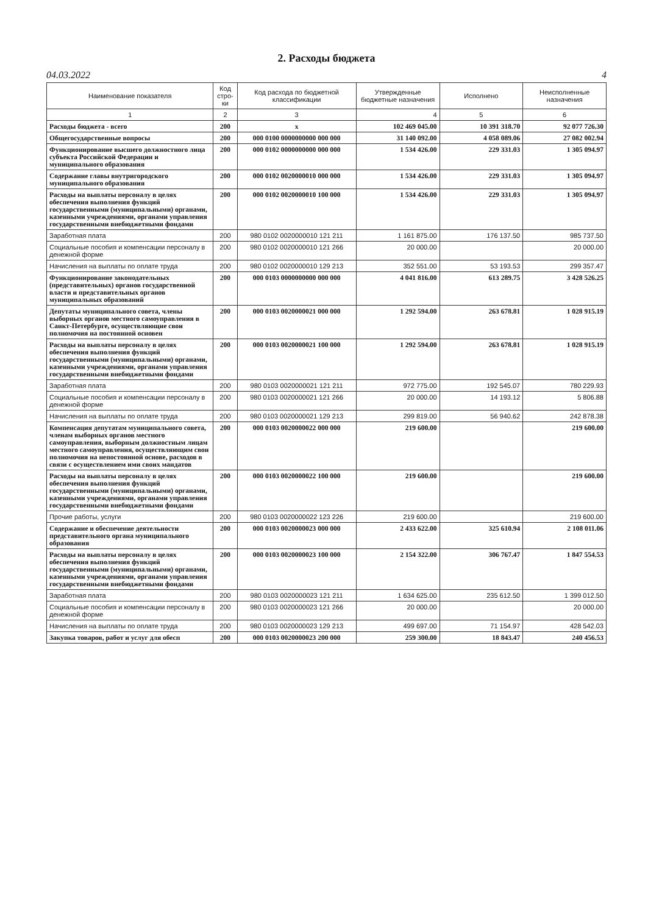2. Расходы бюджета
04.03.2022 4
| Наименование показателя | Код стро-ки | Код расхода по бюджетной классификации | Утвержденные бюджетные назначения | Исполнено | Неисполненные назначения |
| --- | --- | --- | --- | --- | --- |
| 1 | 2 | 3 | 4 | 5 | 6 |
| Расходы бюджета - всего | 200 | x | 102 469 045.00 | 10 391 318.70 | 92 077 726.30 |
| Общегосударственные вопросы | 200 | 000 0100 0000000000 000 000 | 31 140 092.00 | 4 058 089.06 | 27 082 002.94 |
| Функционирование высшего должностного лица субъекта Российской Федерации и муниципального образования | 200 | 000 0102 0000000000 000 000 | 1 534 426.00 | 229 331.03 | 1 305 094.97 |
| Содержание главы внутригородского муниципального образования | 200 | 000 0102 0020000010 000 000 | 1 534 426.00 | 229 331.03 | 1 305 094.97 |
| Расходы на выплаты персоналу в целях обеспечения выполнения функций государственными (муниципальными) органами, казенными учреждениями, органами управления государственными внебюджетными фондами | 200 | 000 0102 0020000010 100 000 | 1 534 426.00 | 229 331.03 | 1 305 094.97 |
| Заработная плата | 200 | 980 0102 0020000010 121 211 | 1 161 875.00 | 176 137.50 | 985 737.50 |
| Социальные пособия и компенсации персоналу в денежной форме | 200 | 980 0102 0020000010 121 266 | 20 000.00 | | 20 000.00 |
| Начисления на выплаты по оплате труда | 200 | 980 0102 0020000010 129 213 | 352 551.00 | 53 193.53 | 299 357.47 |
| Функционирование законодательных (представительных) органов государственной власти и представительных органов муниципальных образований | 200 | 000 0103 0000000000 000 000 | 4 041 816.00 | 613 289.75 | 3 428 526.25 |
| Депутаты муниципального совета, члены выборных органов местного самоуправления в Санкт-Петербурге, осуществляющие свои полномочия на постоянной основен | 200 | 000 0103 0020000021 000 000 | 1 292 594.00 | 263 678.81 | 1 028 915.19 |
| Расходы на выплаты персоналу в целях обеспечения выполнения функций государственными (муниципальными) органами, казенными учреждениями, органами управления государственными внебюджетными фондами | 200 | 000 0103 0020000021 100 000 | 1 292 594.00 | 263 678.81 | 1 028 915.19 |
| Заработная плата | 200 | 980 0103 0020000021 121 211 | 972 775.00 | 192 545.07 | 780 229.93 |
| Социальные пособия и компенсации персоналу в денежной форме | 200 | 980 0103 0020000021 121 266 | 20 000.00 | 14 193.12 | 5 806.88 |
| Начисления на выплаты по оплате труда | 200 | 980 0103 0020000021 129 213 | 299 819.00 | 56 940.62 | 242 878.38 |
| Компенсация депутатам муниципального совета, членам выборных органов местного самоуправления, выборным должностным лицам местного самоуправления, осуществляющим свои полномочия на непостоянной основе, расходов в связи с осуществлением ими своих мандатов | 200 | 000 0103 0020000022 000 000 | 219 600.00 | | 219 600.00 |
| Расходы на выплаты персоналу в целях обеспечения выполнения функций государственными (муниципальными) органами, казенными учреждениями, органами управления государственными внебюджетными фондами | 200 | 000 0103 0020000022 100 000 | 219 600.00 | | 219 600.00 |
| Прочие работы, услуги | 200 | 980 0103 0020000022 123 226 | 219 600.00 | | 219 600.00 |
| Содержание и обеспечение деятельности представительного органа муниципального образования | 200 | 000 0103 0020000023 000 000 | 2 433 622.00 | 325 610.94 | 2 108 011.06 |
| Расходы на выплаты персоналу в целях обеспечения выполнения функций государственными (муниципальными) органами, казенными учреждениями, органами управления государственными внебюджетными фондами | 200 | 000 0103 0020000023 100 000 | 2 154 322.00 | 306 767.47 | 1 847 554.53 |
| Заработная плата | 200 | 980 0103 0020000023 121 211 | 1 634 625.00 | 235 612.50 | 1 399 012.50 |
| Социальные пособия и компенсации персоналу в денежной форме | 200 | 980 0103 0020000023 121 266 | 20 000.00 | | 20 000.00 |
| Начисления на выплаты по оплате труда | 200 | 980 0103 0020000023 129 213 | 499 697.00 | 71 154.97 | 428 542.03 |
| Закупка товаров, работ и услуг для обесп | 200 | 000 0103 0020000023 200 000 | 259 300.00 | 18 843.47 | 240 456.53 |